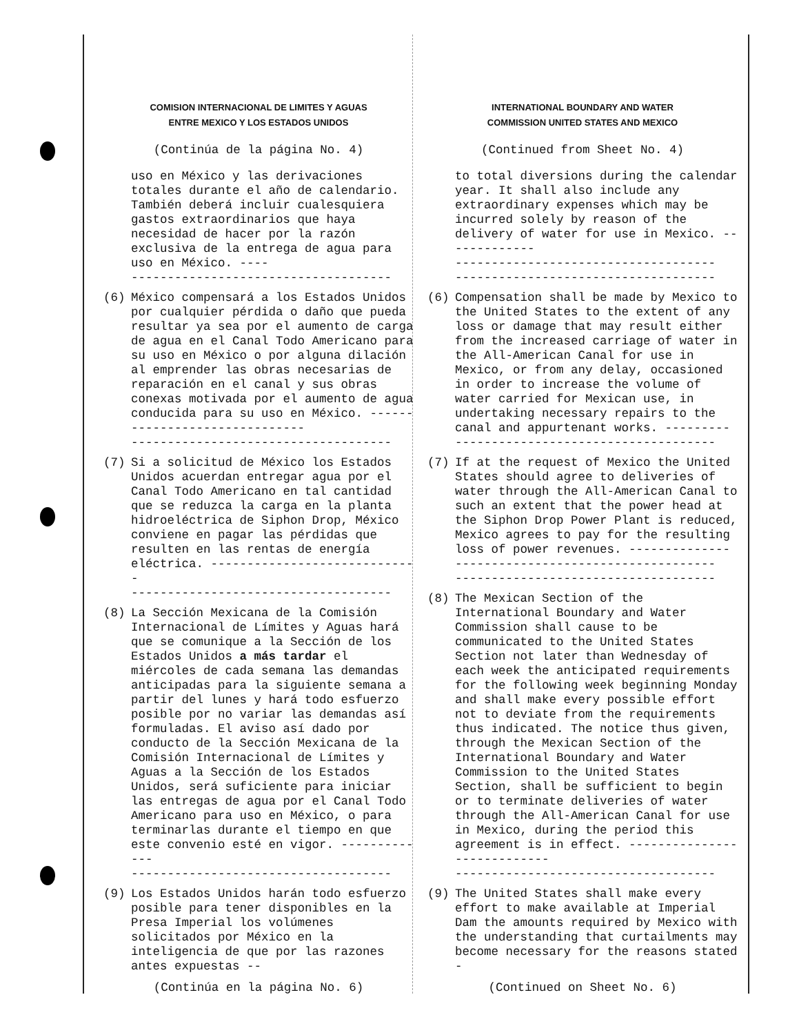COMISION INTERNACIONAL DE LIMITES Y AGUAS
ENTRE MEXICO Y LOS ESTADOS UNIDOS
(Continúa de la página No. 4)
uso en México y las derivaciones totales durante el año de calendario. También deberá incluir cualesquiera gastos extraordinarios que haya necesidad de hacer por la razón exclusiva de la entrega de agua para uso en México. ----
------------------------------------
(6) México compensará a los Estados Unidos por cualquier pérdida o daño que pueda resultar ya sea por el aumento de carga de agua en el Canal Todo Americano para su uso en México o por alguna dilación al emprender las obras necesarias de reparación en el canal y sus obras conexas motivada por el aumento de agua conducida para su uso en México. ------------------------------
------------------------------------
(7) Si a solicitud de México los Estados Unidos acuerdan entregar agua por el Canal Todo Americano en tal cantidad que se reduzca la carga en la planta hidroeléctrica de Siphon Drop, México conviene en pagar las pérdidas que resulten en las rentas de energía eléctrica. -----------------------------
------------------------------------
(8) La Sección Mexicana de la Comisión Internacional de Límites y Aguas hará que se comunique a la Sección de los Estados Unidos a más tardar el miércoles de cada semana las demandas anticipadas para la siguiente semana a partir del lunes y hará todo esfuerzo posible por no variar las demandas así formuladas. El aviso así dado por conducto de la Sección Mexicana de la Comisión Internacional de Límites y Aguas a la Sección de los Estados Unidos, será suficiente para iniciar las entregas de agua por el Canal Todo Americano para uso en México, o para terminarlas durante el tiempo en que este convenio esté en vigor. -------------
------------------------------------
(9) Los Estados Unidos harán todo esfuerzo posible para tener disponibles en la Presa Imperial los volúmenes solicitados por México en la inteligencia de que por las razones antes expuestas --
(Continúa en la página No. 6)
INTERNATIONAL BOUNDARY AND WATER
COMMISSION UNITED STATES AND MEXICO
(Continued from Sheet No. 4)
to total diversions during the calendar year. It shall also include any extraordinary expenses which may be incurred solely by reason of the delivery of water for use in Mexico. -------------
------------------------------------
------------------------------------
(6) Compensation shall be made by Mexico to the United States to the extent of any loss or damage that may result either from the increased carriage of water in the All-American Canal for use in Mexico, or from any delay, occasioned in order to increase the volume of water carried for Mexican use, in undertaking necessary repairs to the canal and appurtenant works. ---------
------------------------------------
(7) If at the request of Mexico the United States should agree to deliveries of water through the All-American Canal to such an extent that the power head at the Siphon Drop Power Plant is reduced, Mexico agrees to pay for the resulting loss of power revenues. --------------
------------------------------------
------------------------------------
(8) The Mexican Section of the International Boundary and Water Commission shall cause to be communicated to the United States Section not later than Wednesday of each week the anticipated requirements for the following week beginning Monday and shall make every possible effort not to deviate from the requirements thus indicated. The notice thus given, through the Mexican Section of the International Boundary and Water Commission to the United States Section, shall be sufficient to begin or to terminate deliveries of water through the All-American Canal for use in Mexico, during the period this agreement is in effect. ----------------------------
------------------------------------
(9) The United States shall make every effort to make available at Imperial Dam the amounts required by Mexico with the understanding that curtailments may become necessary for the reasons stated -
(Continued on Sheet No. 6)